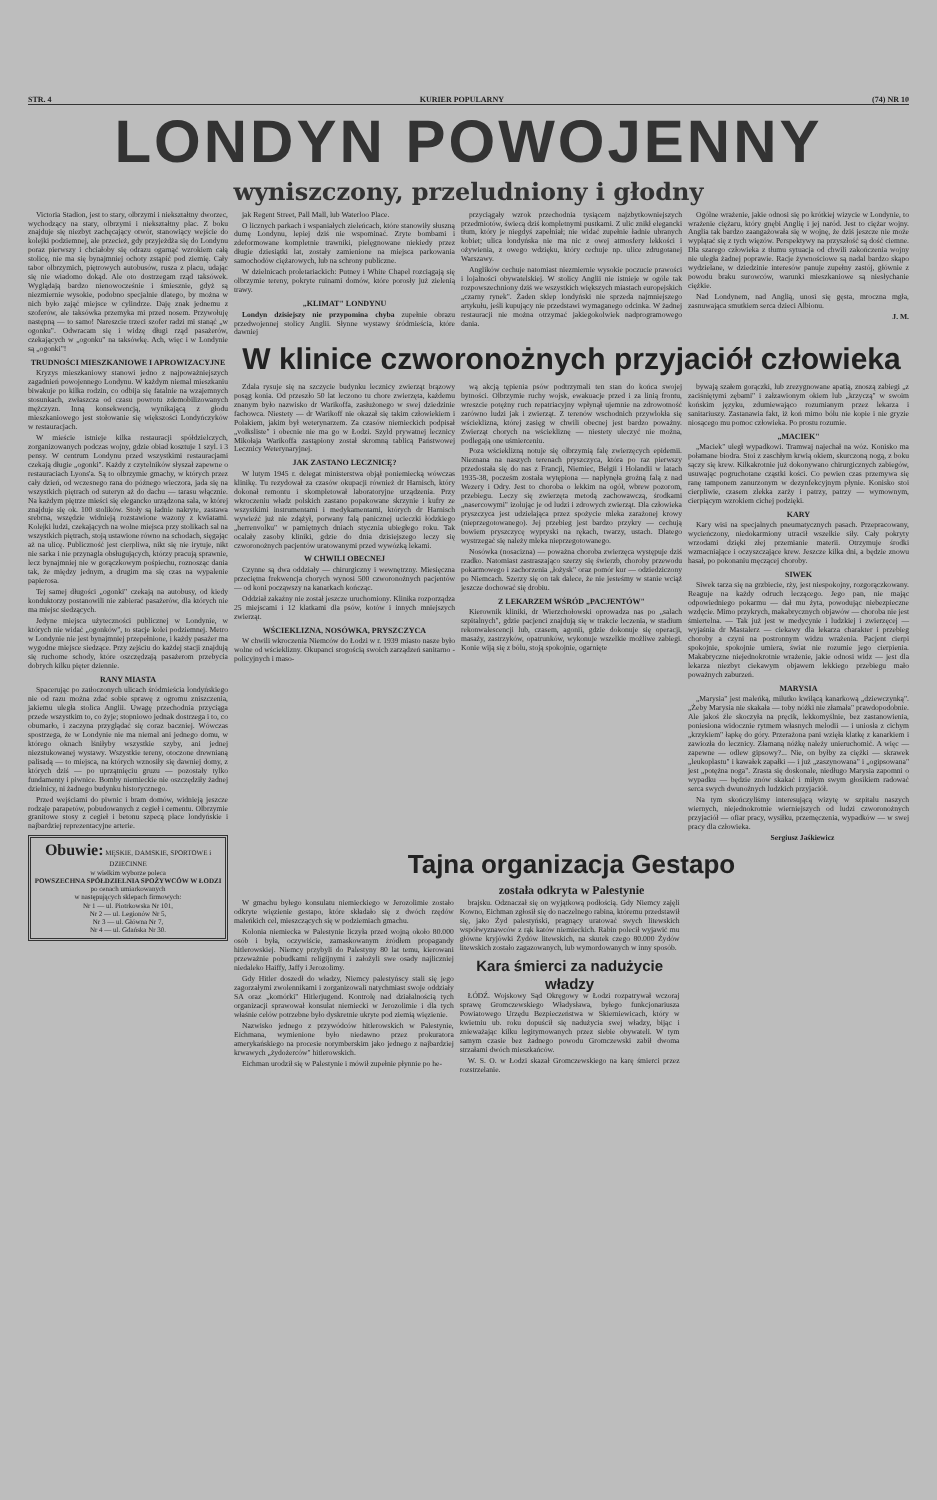STR. 4 KURIER POPULARNY (74) NR 10
LONDYN POWOJENNY
wyniszczony, przeludniony i głodny
Victoria Stadion, jest to stary, olbrzymi i niekształtny dworzec, wychodzący na stary, olbrzymi i niekształtny plac. Z boku znajduje się niezbyt zachęcający otwór, stanowiący wejście do kolejki podziemnej, ale przecież, gdy przyjeżdża się do Londynu poraz pierwszy i chciałoby się odrazu ogarnąć wzrokiem całą stolicę, nie ma się bynajmniej ochoty zstąpić pod ziemię. Cały tabor olbrzymich, piętrowych autobusów, rusza z placu, udając się nie wiadomo dokąd. Ale oto dostrzegam rząd taksówek. Wyglądają bardzo nienowocześnie i śmiesznie, gdyż są niezmiernie wysokie, podobno specjalnie dlatego, by można w nich było zająć miejsce w cylindrze. Daję znak jednemu z szoferów, ale taksówka przemyka mi przed nosem. Przywołuję następną — to samo! Nareszcie trzeci szofer radzi mi stanąć „w ogonku". Odwracam się i widzę długi rząd pasażerów, czekających w „ogonku" na taksówkę. Ach, więc i w Londynie są „ogonki"!
TRUDNOŚCI MIESZKANIOWE I APROWIZACYJNE
Kryzys mieszkaniowy stanowi jedno z najpoważniejszych zagadnień powojennego Londynu. W każdym niemal mieszkaniu biwakuje po kilka rodzin, co odbija się fatalnie na wzajemnych stosunkach, zwłaszcza od czasu powrotu zdemobilizowanych mężczyzn. Inną konsekwencją, wynikającą z głodu mieszkaniowego jest stołowanie się większości Londyńczyków w restauracjach.
W mieście istnieje kilka restauracji spółdzielczych, zorganizowanych podczas wojny, gdzie obiad kosztuje 1 szyl. i 3 pensy. W centrum Londynu przed wszystkimi restauracjami czekają długie „ogonki". Każdy z czytelników słyszał zapewne o restauraciach Lyons'a. Są to olbrzymie gmachy, w których przez cały dzień, od wczesnego rana do późnego wieczora, jada się na wszystkich piętrach od suteryn aż do dachu — tarasu włącznie. Na każdym piętrze mieści się elegancko urządzona sala, w której znajduje się ok. 100 stolików. Stoły są ładnie nakryte, zastawa srebrna, wszędzie widnieją rozstawione wazony z kwiatami. Kolejki ludzi, czekających na wolne miejsca przy stolikach sal na wszystkich piętrach, stoją ustawione równo na schodach, sięgając aż na ulicę. Publiczność jest cierpliwa, nikt się nie irytuje, nikt nie sarka i nie przynagla obsługujących, którzy pracują sprawnie, lecz bynajmniej nie w gorączkowym pośpiechu, roznosząc dania tak, że między jednym, a drugim ma się czas na wypalenie papierosa.
Tej samej długości „ogonki" czekają na autobusy, od kiedy konduktorzy postanowili nie zabierać pasażerów, dla których nie ma miejsc siedzących.
Jedyne miejsca użyteczności publicznej w Londynie, w których nie widać „ogonków", to stacje kolei podziemnej. Metro w Londynie nie jest bynajmniej przepełnione, i każdy pasażer ma wygodne miejsce siedzące. Przy zejściu do każdej stacji znajdują się ruchome schody, które oszczędzają pasażerom przebycia dobrych kilku pięter dziennie.
RANY MIASTA
Spacerując po zatłoczonych ulicach śródmieścia londyńskiego nie od razu można zdać sobie sprawę z ogromu zniszczenia, jakiemu uległa stolica Anglii. Uwagę przechodnia przyciąga przede wszystkim to, co żyje; stopniowo jednak dostrzega i to, co obumarło, i zaczyna przyglądać się coraz baczniej. Wówczas spostrzega, że w Londynie nie ma niemal ani jednego domu, w którego oknach lśniłyby wszystkie szyby, ani jednej niezstukowanej wystawy. Wszystkie tereny, otoczone drewnianą palisadą — to miejsca, na których wznosiły się dawniej domy, z których dziś — po uprzątnięciu gruzu — pozostały tylko fundamenty i piwnice. Bomby niemieckie nie oszczędziły żadnej dzielnicy, ni żadnego budynku historycznego.
Przed wejściami do piwnic i bram domów, widnieją jeszcze rodzaje parapetów, pobudowanych z cegieł i cementu. Olbrzymie granitowe stosy z cegieł i betonu szpecą place londyńskie i najbardziej reprezentacyjne arterie.
Obuwie: MĘSKIE, DAMSKIE, SPORTOWE i DZIECINNE
w wielkim wyborze poleca
POWSZECHNA SPÓŁDZIELNIA SPOŻYWCÓW W ŁODZI
po cenach umiarkowanych
w następujących sklepach firmowych:
Nr 1 — ul. Piotrkowska Nr 101,
Nr 2 — ul. Legionów Nr 5,
Nr 3 — ul. Główna Nr 7,
Nr 4 — ul. Gdańska Nr 30.
jak Regent Street, Pall Mall, lub Waterloo Place.
O licznych parkach i wspaniałych zieleńcach, które stanowiły słuszną dumę Londynu, lepiej dziś nie wspominać. Zryte bombami i zdeformowane kompletnie trawniki, pielęgnowane niekiedy przez długie dziesiątki lat, zostały zamienione na miejsca parkowania samochodów ciężarowych, lub na schrony publiczne.
W dzielnicach proletariackich: Putney i White Chapel rozciągają się olbrzymie tereny, pokryte ruinami domów, które porosły już zielenią trawy.
„KLIMAT" LONDYNU
Londyn dzisiejszy nie przypomina chyba zupełnie obrazu przedwojennej stolicy Anglii. Słynne wystawy śródmieścia, które dawniej
przyciągały wzrok przechodnia tysiącem najzbytkowniejszych przedmiotów, świecą dziś kompletnymi pustkami. Z ulic znikł elegancki tłum, który je niegdyś zapełniał; nie widać zupełnie ładnie ubranych kobiet; ulica londyńska nie ma nic z owej atmosfery lekkości i ożywienia, z owego wdzięku, który cechuje np. ulice zdrugotanej Warszawy.
Anglików cechuje natomiast niezmiernie wysokie poczucie prawości i lojalności obywatelskiej. W stolicy Anglii nie istnieje w ogóle tak rozpowszechniony dziś we wszystkich większych miastach europejskich „czarny rynek". Żaden sklep londyński nie sprzeda najmniejszego artykułu, jeśli kupujący nie przedstawi wymaganego odcinka. W żadnej restauracji nie można otrzymać jakiegokolwiek nadprogramowego dania.
Ogólne wrażenie, jakie odnosi się po krótkiej wizycie w Londynie, to wrażenie ciężaru, który gnębi Anglię i jej naród. Jest to ciężar wojny. Anglia tak bardzo zaangażowała się w wojnę, że dziś jeszcze nie może wyplątać się z tych więzów. Perspektywy na przyszłość są dość ciemne. Dla szarego człowieka z tłumu sytuacja od chwili zakończenia wojny nie uległa żadnej poprawie. Racje żywnościowe są nadal bardzo skąpo wydzielane, w dziedzinie interesów panuje zupełny zastój, głównie z powodu braku surowców, warunki mieszkaniowe są niesłychanie ciężkie.
Nad Londynem, nad Anglią, unosi się gęsta, mroczna mgła, zasnuwająca smutkiem serca dzieci Albionu.
J. M.
W klinice czworonożnych przyjaciół człowieka
Zdala rysuje się na szczycie budynku lecznicy zwierząt brązowy posąg konia. Od przeszło 50 lat leczono tu chore zwierzęta, każdemu znanym było nazwisko dr Warikoffa, zasłużonego w swej dziedzinie fachowca. Niestety — dr Warikoff nie okazał się takim człowiekiem i Polakiem, jakim był weterynarzem. Za czasów niemieckich podpisał „volksliste" i obecnie nie ma go w Łodzi. Szyld prywatnej lecznicy Mikołaja Warikoffa zastąpiony został skromną tablicą Państwowej Lecznicy Weterynaryjnej.
JAK ZASTANO LECZNICĘ?
W lutym 1945 r. delegat ministerstwa objął poniemiecką wówczas klinikę. Tu rezydował za czasów okupacji również dr Harnisch, który dokonał remontu i skompletował laboratoryjne urządzenia. Przy wkroczeniu władz polskich zastano popakowane skrzynie i kufry ze wszystkimi instrumentami i medykamentami, których dr Harnisch wywieźć już nie zdążył, porwany falą panicznej ucieczki łódzkiego „herrenvolku" w pamiętnych dniach stycznia ubiegłego roku. Tak ocalały zasoby kliniki, gdzie do dnia dzisiejszego leczy się czworonożnych pacjentów uratowanymi przed wywózką lekami.
W CHWILI OBECNEJ
Czynne są dwa oddziały — chirurgiczny i wewnętrzny. Miesięczna przeciętna frekwencja chorych wynosi 500 czworonożnych pacjentów — od koni począwszy na kanarkach kończąc.
Oddział zakaźny nie został jeszcze uruchomiony. Klinika rozporządza 25 miejscami i 12 klatkami dla psów, kotów i innych mniejszych zwierząt.
WŚCIEKLIZNA, NOSÓWKA, PRYSZCZYCA
W chwili wkroczenia Niemców do Łodzi w r. 1939 miasto nasze było wolne od wścieklizny. Okupanci srogością swoich zarządzeń sanitarno - policyjnych i maso-
wą akcją tępienia psów podtrzymali ten stan do końca swojej bytności. Olbrzymie ruchy wojsk, ewakuacje przed i za linią frontu, wreszcie potężny ruch repatriacyjny wpłynął ujemnie na zdrowotność zarówno ludzi jak i zwierząt. Z terenów wschodnich przywlokła się wścieklizna, której zasięg w chwili obecnej jest bardzo poważny. Zwierząt chorych na wściekliznę — niestety uleczyć nie można, podlegają one uśmierceniu.
Poza wścieklizną notuje się olbrzymią falę zwierzęcych epidemii. Nieznana na naszych terenach pryszczyca, która po raz pierwszy przedostała się do nas z Francji, Niemiec, Belgii i Holandii w latach 1935-38, pocześm została wytępiona — napłynęła groźną falą z nad Wezery i Odry. Jest to choroba o lekkim na ogół, wbrew pozorom, przebiegu. Leczy się zwierzęta metodą zachowawczą, środkami „nasercowymi" izolując je od ludzi i zdrowych zwierząt. Dla człowieka pryszczyca jest udzielająca przez spożycie mleka zarażonej krowy (nieprzegotowanego). Jej przebieg jest bardzo przykry — cechują bowiem pryszczycę wypryski na rękach, twarzy, ustach. Dlatego wystrzegać się należy mleka nieprzegotowanego.
Nosówka (nosacizna) — poważna choroba zwierzęca występuje dziś rzadko. Natomiast zastraszająco szerzy się świerzb, choroby przewodu pokarmowego i zachorzenia „łożysk" oraz pomór kur — odziedziczony po Niemcach. Szerzy się on tak dalece, że nie jesteśmy w stanie wciąż jeszcze dochować się drobiu.
Z LEKARZEM WŚRÓD „PACJENTÓW"
Kierownik kliniki, dr Wierzchołowski oprowadza nas po „salach szpitalnych", gdzie pacjenci znajdują się w trakcie leczenia, w stadium rekonwalescencji lub, czasem, agonii, gdzie dokonuje się operacji, masaży, zastrzyków, opatrunków, wykonuje wszelkie możliwe zabiegi. Konie wiją się z bólu, stoją spokojnie, ogarnięte
bywają szałem gorączki, lub zrezygnowane apatią, znoszą zabiegi „z zaciśniętymi zębami" i załzawionym okiem lub „krzyczą" w swoim końskim języku, zdumiewająco rozumianym przez lekarza i sanitariuszy. Zastanawia fakt, iż koń mimo bólu nie kopie i nie gryzie niosącego mu pomoc człowieka. Po prostu rozumie.
„MACIEK"
„Maciek" uległ wypadkowi. Tramwaj najechał na wóz. Konisko ma połamane biodra. Stoi z zaschłym krwią okiem, skurczoną nogą, z boku sączy się krew. Kilkakrotnie już dokonywano chirurgicznych zabiegów, usuwając pogruchotane cząstki kości. Co pewien czas przemywa się ranę tamponem zanurzonym w dezynfekcyjnym płynie. Konisko stoi cierpliwie, czasem zlekka zarży i patrzy, patrzy — wymownym, cierpiącym wzrokiem cichej podzięki.
KARY
Kary wisi na specjalnych pneumatycznych pasach. Przepracowany, wycieńczony, niedokarmiony utracił wszelkie siły. Cały pokryty wrzodami dzięki złej przemianie materii. Otrzymuje środki wzmacniające i oczyszczające krew. Jeszcze kilka dni, a będzie znowu hasał, po pokonaniu męczącej choroby.
SIWEK
Siwek tarza się na grzbiecie, rży, jest niespokojny, rozgorączkowany. Reaguje na każdy odruch leczącego. Jego pan, nie mając odpowiedniego pokarmu — dał mu żyta, powodując niebezpieczne wzdęcie. Mimo przykrych, makabrycznych objawów — choroba nie jest śmiertelna. — Tak już jest w medycynie i ludzkiej i zwierzęcej — wyjaśnia dr Mastalerz — ciekawy dla lekarza charakter i przebieg choroby a czyni na postronnym widzu wrażenia. Pacjent cierpi spokojnie, spokojnie umiera, świat nie rozumie jego cierpienia. Makabryczne niejednokrotnie wrażenie, jakie odnosi widz — jest dla lekarza niezbyt ciekawym objawem lekkiego przebiegu mało poważnych zaburzeń.
MARYSIA
„Marysia" jest maleńką, milutko kwilącą kanarkową „dziewczynką". „Żeby Marysia nie skakała — toby nóżki nie złamała" prawdopodobnie. Ale jakoś źle skoczyła na pręcik, lekkomyślnie, bez zastanowienia, poniesiona widocznie rytmem własnych melodii — i uniosła z cichym „krzykiem" łapkę do góry. Przerażona pani wzięła klatkę z kanarkiem i zawiozła do lecznicy. Złamaną nóżkę należy unieruchomić. A więc — zapewne — odlew gipsowy?... Nie, on byłby za ciężki — skrawek „leukoplastu" i kawałek zapałki — i już „zaszynowana" i „ogipsowana" jest „potężna noga". Zrasta się doskonale, niedługo Marysia zapomni o wypadku — będzie znów skakać i miłym swym głosikiem radować serca swych dwunożnych ludzkich przyjaciół.
Na tym skończyliśmy interesującą wizytę w szpitalu naszych wiernych, niejednokrotnie wierniejszych od ludzi czworonożnych przyjaciół — ofiar pracy, wysiłku, przemęczenia, wypadków — w swej pracy dla człowieka.
Sergiusz Jaśkiewicz
Tajna organizacja Gestapo
została odkryta w Palestynie
W gmachu byłego konsulatu niemieckiego w Jerozolimie zostało odkryte więzienie gestapo, które składało się z dwóch rzędów maleńkich cel, mieszczących się w podziemiach gmachu.
Kolonia niemiecka w Palestynie liczyła przed wojną około 80.000 osób i była, oczywiście, zamaskowanym źródłem propagandy hitlerowskiej. Niemcy przybyli do Palestyny 80 lat temu, kierowani przeważnie pobudkami religijnymi i założyli swe osady najliczniej niedaleko Haiffy, Jaffy i Jerozolimy.
Gdy Hitler doszedł do władzy, Niemcy palestyńscy stali się jego zagorzałymi zwolennikami i zorganizowali natychmiast swoje oddziały SA oraz „komórki" Hitlerjugend. Kontrolę nad działalnością tych organizacji sprawował konsulat niemiecki w Jerozolimie i dla tych właśnie celów potrzebne było dyskretnie ukryte pod ziemią więzienie.
Nazwisko jednego z przywódców hitlerowskich w Palestynie, Eichmana, wymienione było niedawno przez prokuratora amerykańskiego na procesie norymberskim jako jednego z najbardziej krwawych „żydożerców" hitlerowskich.
Eichman urodził się w Palestynie i mówił zupełnie płynnie po he-
brajsku. Odznaczał się on wyjątkową podłością. Gdy Niemcy zajęli Kowno, Eichman zgłosił się do naczelnego rabina, któremu przedstawił się, jako Żyd palestyński, pragnący uratować swych litewskich współwyznawców z rąk katów niemieckich. Rabin polecił wyjawić mu główne kryjówki Żydów litewskich, na skutek czego 80.000 Żydów litewskich zostało zagazowanych, lub wymordowanych w inny sposób.
Kara śmierci za nadużycie władzy
ŁÓDŹ. Wojskowy Sąd Okręgowy w Łodzi rozpatrywał wczoraj sprawę Gromczewskiego Władysława, byłego funkcjonariusza Powiatowego Urzędu Bezpieczeństwa w Skierniewicach, który w kwietniu ub. roku dopuścił się nadużycia swej władzy, bijąc i znieważając kilku legitymowanych przez siebie obywateli. W tym samym czasie bez żadnego powodu Gromczewski zabił dwoma strzałami dwóch mieszkańców.
W. S. O. w Łodzi skazał Gromczewskiego na karę śmierci przez rozstrzelanie.